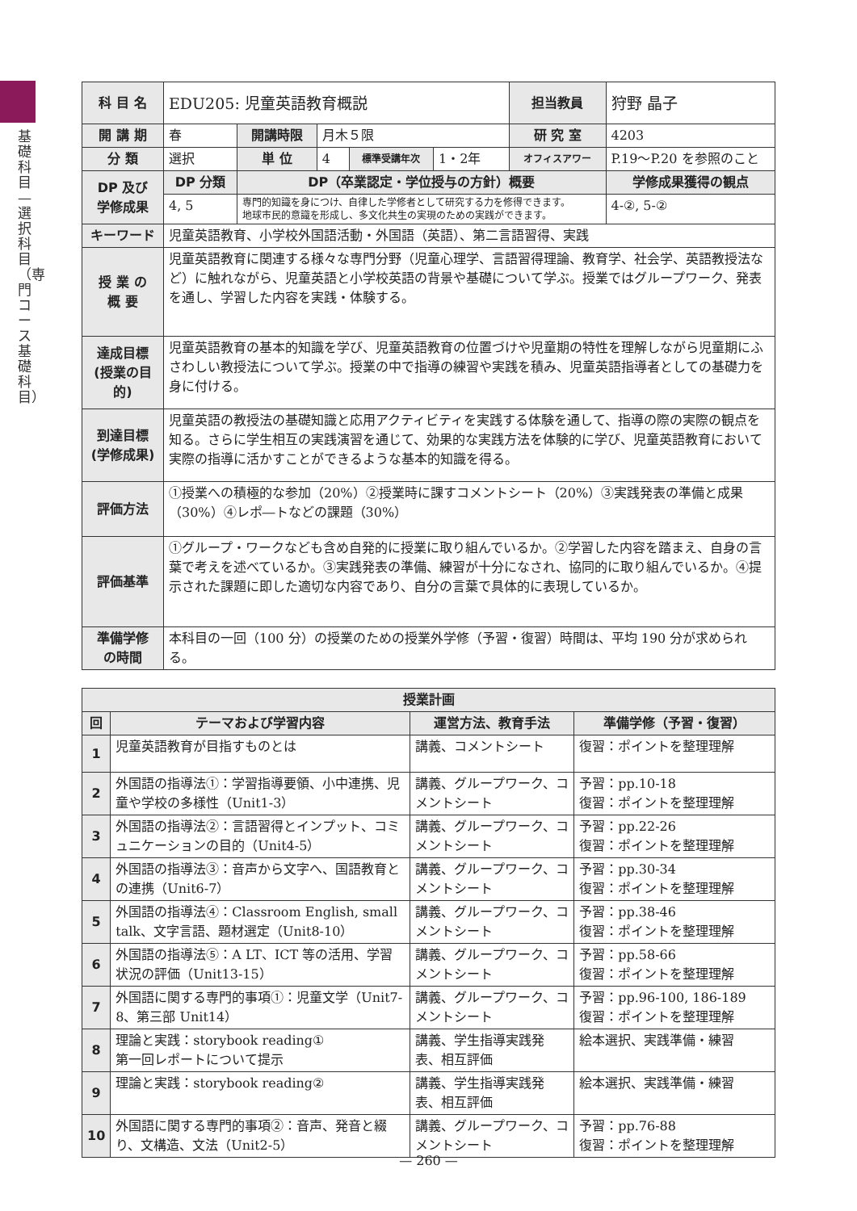基礎科目—選択科目（専門コース基礎科目）
| 科 目 名 | EDU205: 児童英語教育概説 | | | | | 担当教員 | 狩野 晶子 | |
| 開 講 期 | 春 | 開講時限 | 月木５限 | | | 研 究 室 | 4203 | |
| 分 類 | 選択 | 単 位 | 4 | 標準受講年次 | 1・2年 | オフィスアワー | P.19〜P.20 を参照のこと | |
| DP 及び 学修成果 | DP 分類 | DP（卒業認定・学位授与の方針）概要 | | | | | | 学修成果獲得の観点 |
| | 4, 5 | 専門的知識を身につけ、自律した学修者として研究する力を修得できます。 地球市民的意識を形成し、多文化共生の実現のための実践ができます。 | | | | | | 4-②, 5-② |
| キーワード | 児童英語教育、小学校外国語活動・外国語（英語）、第二言語習得、実践 | | | | | | | |
| 授 業 の 概 要 | 児童英語教育に関連する様々な専門分野（児童心理学、言語習得理論、教育学、社会学、英語教授法など）に触れながら、児童英語と小学校英語の背景や基礎について学ぶ。授業ではグループワーク、発表を通し、学習した内容を実践・体験する。 | | | | | | | |
| 達成目標 (授業の目的) | 児童英語教育の基本的知識を学び、児童英語教育の位置づけや児童期の特性を理解しながら児童期にふさわしい教授法について学ぶ。授業の中で指導の練習や実践を積み、児童英語指導者としての基礎力を身に付ける。 | | | | | | | |
| 到達目標 (学修成果) | 児童英語の教授法の基礎知識と応用アクティビティを実践する体験を通して、指導の際の実際の観点を知る。さらに学生相互の実践演習を通じて、効果的な実践方法を体験的に学び、児童英語教育において実際の指導に活かすことができるような基本的知識を得る。 | | | | | | | |
| 評価方法 | ①授業への積極的な参加（20%）②授業時に課すコメントシート（20%）③実践発表の準備と成果（30%）④レポ―トなどの課題（30%） | | | | | | | |
| 評価基準 | ①グループ・ワークなども含め自発的に授業に取り組んでいるか。②学習した内容を踏まえ、自身の言葉で考えを述べているか。③実践発表の準備、練習が十分になされ、協同的に取り組んでいるか。④提示された課題に即した適切な内容であり、自分の言葉で具体的に表現しているか。 | | | | | | | |
| 準備学修 の時間 | 本科目の一回（100 分）の授業のための授業外学修（予習・復習）時間は、平均 190 分が求められる。 | | | | | | | |
| 授業計画 | | | |
| --- | --- | --- | --- |
| 回 | テーマおよび学習内容 | 運営方法、教育手法 | 準備学修（予習・復習） |
| 1 | 児童英語教育が目指すものとは | 講義、コメントシート | 復習：ポイントを整理理解 |
| 2 | 外国語の指導法①：学習指導要領、小中連携、児童や学校の多様性（Unit1-3） | 講義、グループワーク、コメントシート | 予習：pp.10-18 復習：ポイントを整理理解 |
| 3 | 外国語の指導法②：言語習得とインプット、コミュニケーションの目的（Unit4-5） | 講義、グループワーク、コメントシート | 予習：pp.22-26 復習：ポイントを整理理解 |
| 4 | 外国語の指導法③：音声から文字へ、国語教育との連携（Unit6-7） | 講義、グループワーク、コメントシート | 予習：pp.30-34 復習：ポイントを整理理解 |
| 5 | 外国語の指導法④：Classroom English, small talk、文字言語、題材選定（Unit8-10） | 講義、グループワーク、コメントシート | 予習：pp.38-46 復習：ポイントを整理理解 |
| 6 | 外国語の指導法⑤：A LT、ICT 等の活用、学習状況の評価（Unit13-15） | 講義、グループワーク、コメントシート | 予習：pp.58-66 復習：ポイントを整理理解 |
| 7 | 外国語に関する専門的事項①：児童文学（Unit7-8、第三部 Unit14） | 講義、グループワーク、コメントシート | 予習：pp.96-100, 186-189 復習：ポイントを整理理解 |
| 8 | 理論と実践：storybook reading① 第一回レポートについて提示 | 講義、学生指導実践発表、相互評価 | 絵本選択、実践準備・練習 |
| 9 | 理論と実践：storybook reading② | 講義、学生指導実践発表、相互評価 | 絵本選択、実践準備・練習 |
| 10 | 外国語に関する専門的事項②：音声、発音と綴り、文構造、文法（Unit2-5） | 講義、グループワーク、コメントシート | 予習：pp.76-88 復習：ポイントを整理理解 |
— 260 —